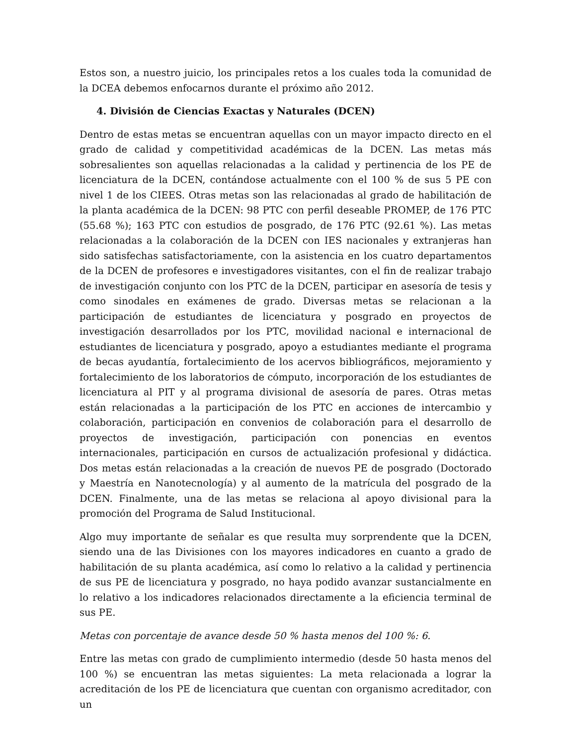Estos son, a nuestro juicio, los principales retos a los cuales toda la comunidad de la DCEA debemos enfocarnos durante el próximo año 2012.
4. División de Ciencias Exactas y Naturales (DCEN)
Dentro de estas metas se encuentran aquellas con un mayor impacto directo en el grado de calidad y competitividad académicas de la DCEN. Las metas más sobresalientes son aquellas relacionadas a la calidad y pertinencia de los PE de licenciatura de la DCEN, contándose actualmente con el 100 % de sus 5 PE con nivel 1 de los CIEES. Otras metas son las relacionadas al grado de habilitación de la planta académica de la DCEN: 98 PTC con perfil deseable PROMEP, de 176 PTC (55.68 %); 163 PTC con estudios de posgrado, de 176 PTC (92.61 %). Las metas relacionadas a la colaboración de la DCEN con IES nacionales y extranjeras han sido satisfechas satisfactoriamente, con la asistencia en los cuatro departamentos de la DCEN de profesores e investigadores visitantes, con el fin de realizar trabajo de investigación conjunto con los PTC de la DCEN, participar en asesoría de tesis y como sinodales en exámenes de grado. Diversas metas se relacionan a la participación de estudiantes de licenciatura y posgrado en proyectos de investigación desarrollados por los PTC, movilidad nacional e internacional de estudiantes de licenciatura y posgrado, apoyo a estudiantes mediante el programa de becas ayudantía, fortalecimiento de los acervos bibliográficos, mejoramiento y fortalecimiento de los laboratorios de cómputo, incorporación de los estudiantes de licenciatura al PIT y al programa divisional de asesoría de pares. Otras metas están relacionadas a la participación de los PTC en acciones de intercambio y colaboración, participación en convenios de colaboración para el desarrollo de proyectos de investigación, participación con ponencias en eventos internacionales, participación en cursos de actualización profesional y didáctica. Dos metas están relacionadas a la creación de nuevos PE de posgrado (Doctorado y Maestría en Nanotecnología) y al aumento de la matrícula del posgrado de la DCEN. Finalmente, una de las metas se relaciona al apoyo divisional para la promoción del Programa de Salud Institucional.
Algo muy importante de señalar es que resulta muy sorprendente que la DCEN, siendo una de las Divisiones con los mayores indicadores en cuanto a grado de habilitación de su planta académica, así como lo relativo a la calidad y pertinencia de sus PE de licenciatura y posgrado, no haya podido avanzar sustancialmente en lo relativo a los indicadores relacionados directamente a la eficiencia terminal de sus PE.
Metas con porcentaje de avance desde 50 % hasta menos del 100 %: 6.
Entre las metas con grado de cumplimiento intermedio (desde 50 hasta menos del 100 %) se encuentran las metas siguientes: La meta relacionada a lograr la acreditación de los PE de licenciatura que cuentan con organismo acreditador, con un